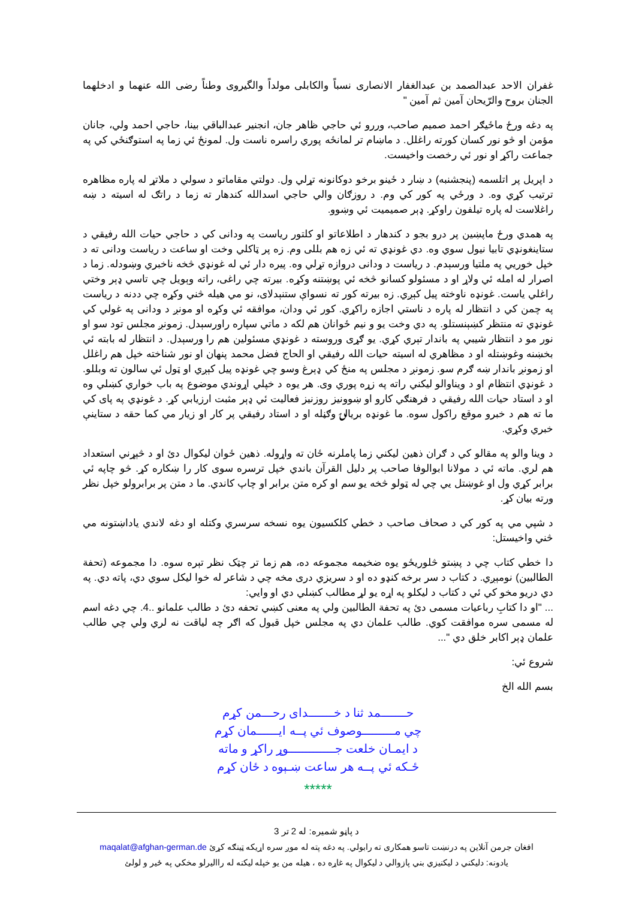غفران الاحد عبدالصمد بن عبدالغفار الانصاری نسباً والکابلی مولداً والگیروی وطناً رضی الله عنهما و ادخلهما الجنان بروح والرّیحان آمین ثم آمین "
په دغه ورځ ماځیګر احمد صمیم صاحب، وررو ئي حاجي ظاهر جان، انجنیر عبدالباقي بینا، حاجي احمد ولي، جانان مؤمن او څو نور کسان کورته راغلل. د ماښام تر لمانځه پوري راسره ناست ول. لمونځ ئي زما په استوګنځي کي په جماعت راکړ او نور ئي رخصت واخیست.
د اپریل پر اتلسمه (پنجشنبه) د ښار د ځینو برخو دوکانونه تړلي ول. دولتي مقاماتو د سولي د ملاتړ له پاره مظاهره ترتیب کړي وه. د ورځي په کور کي وم. د روزګان والي حاجي اسدالله کندهار ته زما د راتګ له اسیته د ښه راغلاست له پاره تیلفون راوکړ. ډېر صمیمیت ئي وښوو.
په همدي ورځ ماپښین پر درو بجو د کندهار د اطلاعاتو او کلتور ریاست په ودانی کي د حاجي حیات الله رفیقي د ستاینغونډي تابیا نیول سوي وه. دي غونډي ته ئي زه هم بللی وم. زه پر ټاکلي وخت او ساعت د ریاست ودانی ته د خپل خوریي په ملتیا ورسېدم. د ریاست د ودانی دروازه تړلي وه. پیره دار ئي له غونډي څخه ناخبري وښودله. زما د اصرار له امله ئي ولاړ او د مسئولو کسانو څخه ئي پوښتنه وکړه. بیرته چي راغی، راته وېویل چي تاسي ډېر وختي راغلي یاست. غونډه ناوخته پیل کېږي. زه بیرته کور ته نسواې ستنېدلای، نو مي هیله څني وکړه چي ددنه د ریاست په چمن کي د انتظار له پاره د ناستي اجازه راکړي. کور ئي ودان، موافقه ئي وکړه او مونږ د ودانی په غولي کي غونډي ته منتظر کښېنستلو. په دي وخت یو و نیم ځوانان هم لکه د ماتي سپاره راورسېدل. زمونږ مجلس تود سو او نور مو د انتظار شیبي په باندار تېري کړي. یو ګړی وروسته د غونډي مسئولین هم را ورسېدل. د انتظار له بابته ئي بخښنه وغوښتله او د مظاهري له اسیته حیات الله رفیقي او الحاج فضل محمد پنهان او نور شناخته خپل هم راغلل او زمونږ باندار ښه ګرم سو. زمونږ د مجلس په منځ کي ډېرغ وسو چي غونډه پیل کېږي او ټول ئي سالون ته وبللو. د غونډي انتظام او د ویناوالو لیکني راته په زړه پوري وی. هر یوه د خپلي اړوندي موضوع په باب خواري کښلي وه او د استاد حیات الله رفیقي د فرهنګي کارو او ښوونیز روزنیز فعالیت ئي ډېر مثبت ارزیابي کړ. د غونډي په پای کي ما ته هم د خبرو موقع راکول سوه. ما غونډه بریالۍ وګڼله او د استاد رفیقي پر کار او زیار مي کما حقه د ستاینې خبري وکړي.
د وینا والو په مقالو کي د ګران ذهین لیکني زما پاملرنه ځان ته واړوله. ذهین ځوان لیکوال دئ او د څېړني استعداد هم لري. ماته ئي د مولانا ابوالوفا صاحب پر دلیل القرآن باندي خپل ترسره سوی کار را ښکاره کړ. څو چاپه ئي برابر کړي ول او غوښتل یي چي له ټولو څخه یو سم او کره متن برابر او چاپ کاندي. ما د متن پر برابرولو خپل نظر ورته بیان کړ.
د شپي مي په کور کي د صحاف صاحب د خطي کلکسیون یوه نسخه سرسري وکتله او دغه لاندي یاداښتونه مي څني واخیستل:
دا خطي کتاب چي د پښتو څلوریځو یوه ضخیمه مجموعه ده، هم زما تر چټک نظر تېره سوه. دا مجموعه (تحفة الطالبین) نومېږي. د کتاب د سر برخه کنډو ده او د سریزي دری مخه چي د شاعر له خوا لیکل سوي دي، پاته دي. په دي دریو مخو کي ئي د کتاب د لیکلو په اړه یو لړ مطالب کښلي دي او وایي:
... "او دا کتابِ رباعیات مسمی دئ په تحفة الطالبین ولي په معنی کښي تحفه دئ د طالب علمانو ..4. چي دغه اسم له مسمی سره موافقت کوي. طالب علمان دي په مجلس خپل قبول که اګر چه لیاقت نه لري ولي چي طالب علمان ډېر اکابر خلق دي "...
شروع ئي:
بسم الله الخ
حـــــــمد ثنا د خـــــــدای رحـــمن کړم
چي مـــــــــوصوف ئي پــه ایــــــمان کړم
د ایمـان خلعت جـــــــــــــوړ راکړ و ماته
ځـکه ئي پــه هر ساعت ښـېوه د ځان کړم
*****
د پاڼو شمیره: له 2 تر 3
افغان جرمن آنلاین په درنښت تاسو همکاری ته رابولي. په دغه پته له موږ سره اړیکه ټینګه کړئ maqalat@afghan-german.de
یادونه: دلیکني د لیکنیزي بني پازوالي د لیکوال په غاړه ده ، هیله من یو خپله لیکنه له راالیرلو مخکي په ځیر و لولئ